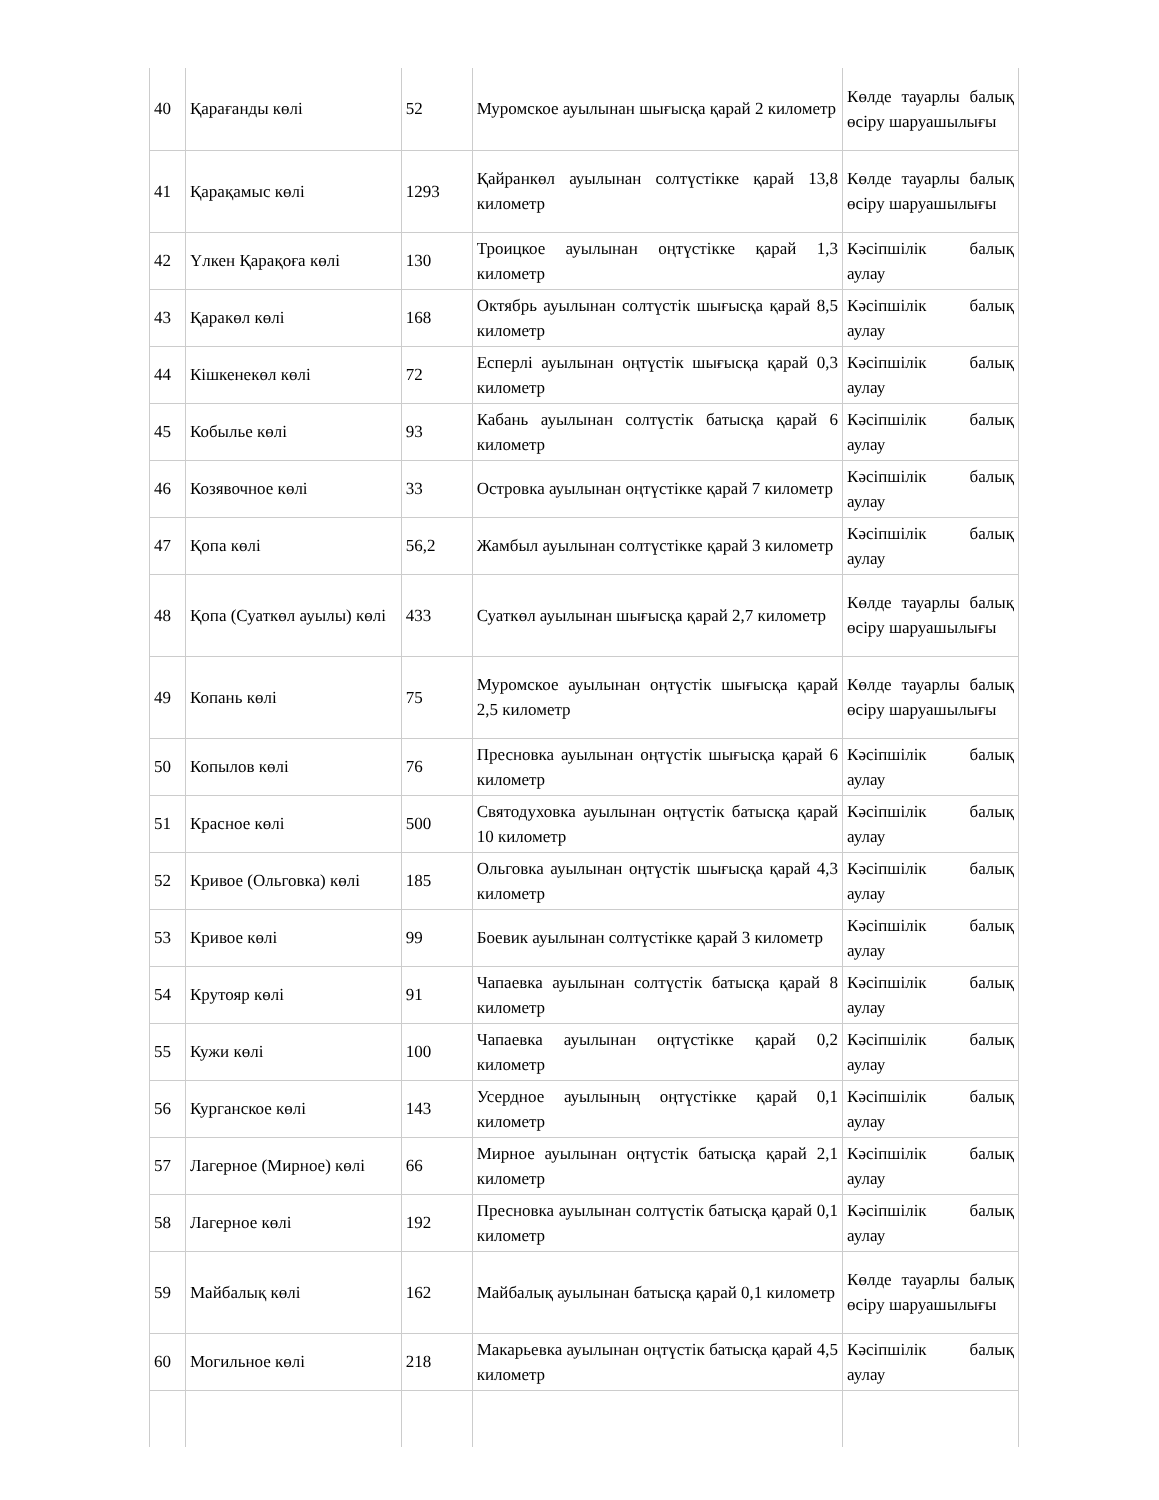| 40 | Қарағанды көлі | 52 | Муромское ауылынан шығысқа қарай 2 километр | Көлде тауарлы балық өсіру шаруашылығы |
| 41 | Қарақамыс көлі | 1293 | Қайранкөл ауылынан солтүстікке қарай 13,8 километр | Көлде тауарлы балық өсіру шаруашылығы |
| 42 | Үлкен Қарақоға көлі | 130 | Троицкое ауылынан оңтүстікке қарай 1,3 километр | Кәсіпшілік балық аулау |
| 43 | Қаракөл көлі | 168 | Октябрь ауылынан солтүстік шығысқа қарай 8,5 километр | Кәсіпшілік балық аулау |
| 44 | Кішкенекөл көлі | 72 | Есперлі ауылынан оңтүстік шығысқа қарай 0,3 километр | Кәсіпшілік балық аулау |
| 45 | Кобылье көлі | 93 | Кабань ауылынан солтүстік батысқа қарай 6 километр | Кәсіпшілік балық аулау |
| 46 | Козявочное көлі | 33 | Островка ауылынан оңтүстікке қарай 7 километр | Кәсіпшілік балық аулау |
| 47 | Қопа көлі | 56,2 | Жамбыл ауылынан солтүстікке қарай 3 километр | Кәсіпшілік балық аулау |
| 48 | Қопа (Суаткөл ауылы) көлі | 433 | Суаткөл ауылынан шығысқа қарай 2,7 километр | Көлде тауарлы балық өсіру шаруашылығы |
| 49 | Копань көлі | 75 | Муромское ауылынан оңтүстік шығысқа қарай 2,5 километр | Көлде тауарлы балық өсіру шаруашылығы |
| 50 | Копылов көлі | 76 | Пресновка ауылынан оңтүстік шығысқа қарай 6 километр | Кәсіпшілік балық аулау |
| 51 | Красное көлі | 500 | Святодуховка ауылынан оңтүстік батысқа қарай 10 километр | Кәсіпшілік балық аулау |
| 52 | Кривое (Ольговка) көлі | 185 | Ольговка ауылынан оңтүстік шығысқа қарай 4,3 километр | Кәсіпшілік балық аулау |
| 53 | Кривое көлі | 99 | Боевик ауылынан солтүстікке қарай 3 километр | Кәсіпшілік балық аулау |
| 54 | Крутояр көлі | 91 | Чапаевка ауылынан солтүстік батысқа қарай 8 километр | Кәсіпшілік балық аулау |
| 55 | Кужи көлі | 100 | Чапаевка ауылынан оңтүстікке қарай 0,2 километр | Кәсіпшілік балық аулау |
| 56 | Курганское көлі | 143 | Усердное ауылының оңтүстікке қарай 0,1 километр | Кәсіпшілік балық аулау |
| 57 | Лагерное (Мирное) көлі | 66 | Мирное ауылынан оңтүстік батысқа қарай 2,1 километр | Кәсіпшілік балық аулау |
| 58 | Лагерное көлі | 192 | Пресновка ауылынан солтүстік батысқа қарай 0,1 километр | Кәсіпшілік балық аулау |
| 59 | Майбалық көлі | 162 | Майбалық ауылынан батысқа қарай 0,1 километр | Көлде тауарлы балық өсіру шаруашылығы |
| 60 | Могильное көлі | 218 | Макарьевка ауылынан оңтүстік батысқа қарай 4,5 километр | Кәсіпшілік балық аулау |